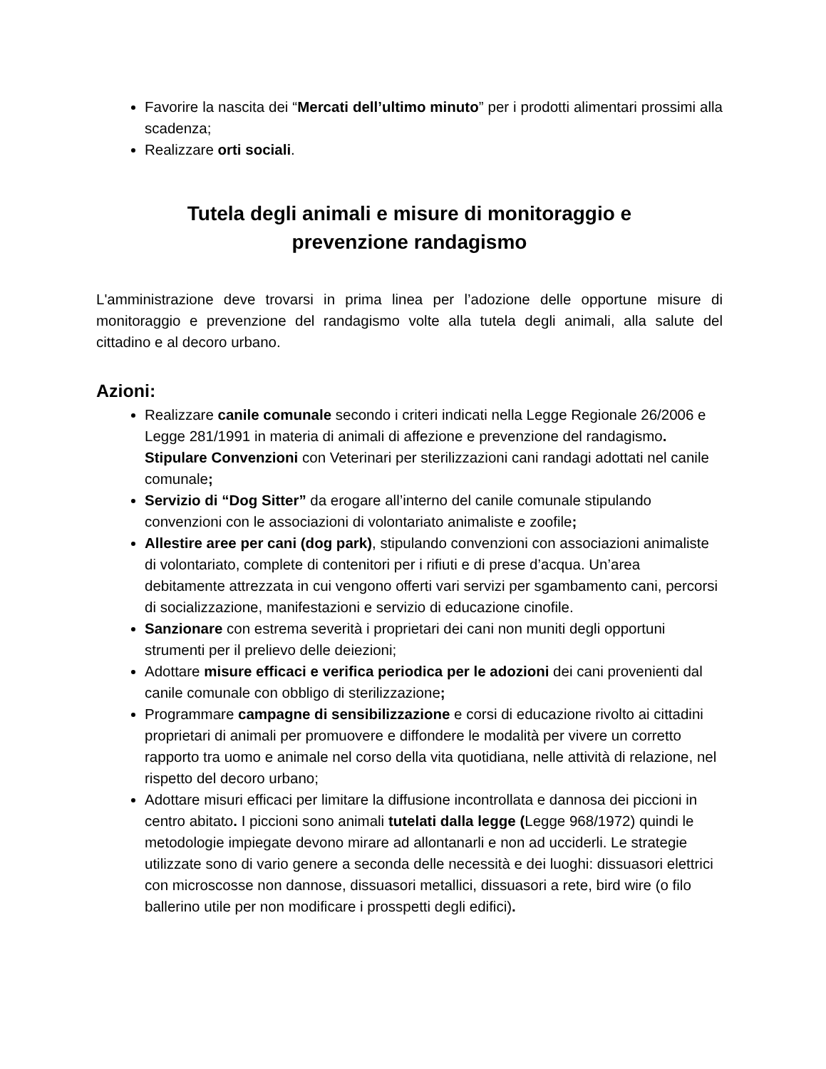Favorire la nascita dei “Mercati dell’ultimo minuto” per i prodotti alimentari prossimi alla scadenza;
Realizzare orti sociali.
Tutela degli animali e misure di monitoraggio e
prevenzione randagismo
L'amministrazione deve trovarsi in prima linea per l’adozione delle opportune misure di monitoraggio e prevenzione del randagismo volte alla tutela degli animali, alla salute del cittadino e al decoro urbano.
Azioni:
Realizzare canile comunale secondo i criteri indicati nella Legge Regionale 26/2006 e Legge 281/1991 in materia di animali di affezione e prevenzione del randagismo. Stipulare Convenzioni con Veterinari per sterilizzazioni cani randagi adottati nel canile comunale;
Servizio di “Dog Sitter” da erogare all’interno del canile comunale stipulando convenzioni con le associazioni di volontariato animaliste e zoofile;
Allestire aree per cani (dog park), stipulando convenzioni con associazioni animaliste di volontariato, complete di contenitori per i rifiuti e di prese d’acqua. Un’area debitamente attrezzata in cui vengono offerti vari servizi per sgambamento cani, percorsi di socializzazione, manifestazioni e servizio di educazione cinofile.
Sanzionare con estrema severità i proprietari dei cani non muniti degli opportuni strumenti per il prelievo delle deiezioni;
Adottare misure efficaci e verifica periodica per le adozioni dei cani provenienti dal canile comunale con obbligo di sterilizzazione;
Programmare campagne di sensibilizzazione e corsi di educazione rivolto ai cittadini proprietari di animali per promuovere e diffondere le modalità per vivere un corretto rapporto tra uomo e animale nel corso della vita quotidiana, nelle attività di relazione, nel rispetto del decoro urbano;
Adottare misuri efficaci per limitare la diffusione incontrollata e dannosa dei piccioni in centro abitato. I piccioni sono animali tutelati dalla legge (Legge 968/1972) quindi le metodologie impiegate devono mirare ad allontanarli e non ad ucciderli. Le strategie utilizzate sono di vario genere a seconda delle necessità e dei luoghi: dissuasori elettrici con microscosse non dannose, dissuasori metallici, dissuasori a rete, bird wire (o filo ballerino utile per non modificare i prosspetti degli edifici).